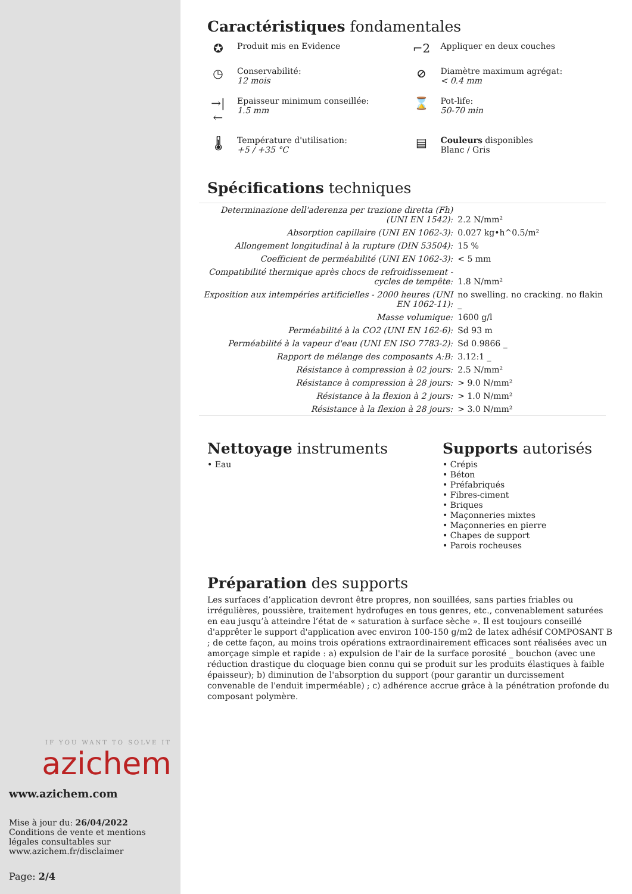IF YOU WANT TO SOLVE IT
azichem
www.azichem.com
Mise à jour du: 26/04/2022
Conditions de vente et mentions légales consultables sur www.azichem.fr/disclaimer
Page: 2/4
Caractéristiques fondamentales
✪ Produit mis en Evidence
⌐2 Appliquer en deux couches
◷ Conservabilité:
12 mois
⊘ Diamètre maximum agrégat:
< 0.4 mm
→|← Epaisseur minimum conseillée:
1.5 mm
⌛ Pot-life:
50-70 min
🌡 Température d'utilisation:
+5 / +35 °C
▤ Couleurs disponibles
Blanc / Gris
Spécifications techniques
| Determinazione dell'aderenza per trazione diretta (Fh) (UNI EN 1542): | 2.2 N/mm² |
| Absorption capillaire (UNI EN 1062-3): | 0.027 kg•h^0.5/m² |
| Allongement longitudinal à la rupture (DIN 53504): | 15 % |
| Coefficient de perméabilité (UNI EN 1062-3): | < 5 mm |
| Compatibilité thermique après chocs de refroidissement - cycles de tempête: | 1.8 N/mm² |
| Exposition aux intempéries artificielles - 2000 heures (UNI EN 1062-11): | no swelling. no cracking. no flakin _ |
| Masse volumique: | 1600 g/l |
| Perméabilité à la CO2 (UNI EN 162-6): | Sd 93 m |
| Perméabilité à la vapeur d'eau (UNI EN ISO 7783-2): | Sd 0.9866 _ |
| Rapport de mélange des composants A:B: | 3.12:1 _ |
| Résistance à compression à 02 jours: | 2.5 N/mm² |
| Résistance à compression à 28 jours: | > 9.0 N/mm² |
| Résistance à la flexion à 2 jours: | > 1.0 N/mm² |
| Résistance à la flexion à 28 jours: | > 3.0 N/mm² |
Nettoyage instruments
• Eau
Supports autorisés
• Crépis
• Béton
• Préfabriqués
• Fibres-ciment
• Briques
• Maçonneries mixtes
• Maçonneries en pierre
• Chapes de support
• Parois rocheuses
Préparation des supports
Les surfaces d’application devront être propres, non souillées, sans parties friables ou irrégulières, poussière, traitement hydrofuges en tous genres, etc., convenablement saturées en eau jusqu’à atteindre l’état de « saturation à surface sèche ». Il est toujours conseillé d'apprêter le support d'application avec environ 100-150 g/m2 de latex adhésif COMPOSANT B ; de cette façon, au moins trois opérations extraordinairement efficaces sont réalisées avec un amorçage simple et rapide : a) expulsion de l'air de la surface porosité _ bouchon (avec une réduction drastique du cloquage bien connu qui se produit sur les produits élastiques à faible épaisseur); b) diminution de l'absorption du support (pour garantir un durcissement convenable de l'enduit imperméable) ; c) adhérence accrue grâce à la pénétration profonde du composant polymère.